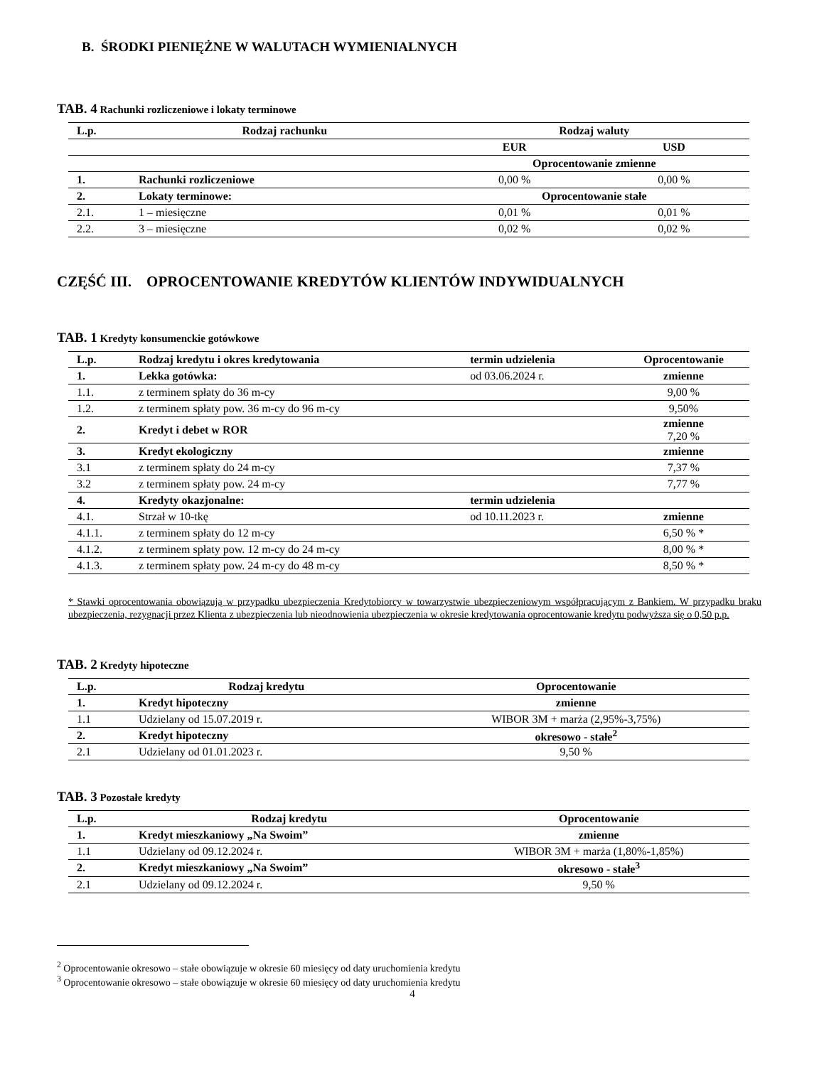B. ŚRODKI PIENIĘŻNE W WALUTACH WYMIENIALNYCH
TAB. 4 Rachunki rozliczeniowe i lokaty terminowe
| L.p. | Rodzaj rachunku | Rodzaj waluty | |
| --- | --- | --- | --- |
| | | EUR | USD |
| | | Oprocentowanie zmienne | |
| 1. | Rachunki rozliczeniowe | 0,00 % | 0,00 % |
| 2. | Lokaty terminowe: | Oprocentowanie stałe | |
| 2.1. | 1 – miesięczne | 0,01 % | 0,01 % |
| 2.2. | 3 – miesięczne | 0,02 % | 0,02 % |
CZĘŚĆ III. OPROCENTOWANIE KREDYTÓW KLIENTÓW INDYWIDUALNYCH
TAB. 1 Kredyty konsumenckie gotówkowe
| L.p. | Rodzaj kredytu i okres kredytowania | termin udzielenia | Oprocentowanie |
| --- | --- | --- | --- |
| 1. | Lekka gotówka: | od 03.06.2024 r. | zmienne |
| 1.1. | z terminem spłaty do 36 m-cy | | 9,00 % |
| 1.2. | z terminem spłaty pow. 36 m-cy do 96 m-cy | | 9,50% |
| 2. | Kredyt i debet w ROR | | zmienne 7,20 % |
| 3. | Kredyt ekologiczny | | zmienne |
| 3.1 | z terminem spłaty do 24 m-cy | | 7,37 % |
| 3.2 | z terminem spłaty pow. 24 m-cy | | 7,77 % |
| 4. | Kredyty okazjonalne: | termin udzielenia | |
| 4.1. | Strzał w 10-tkę | od 10.11.2023 r. | zmienne |
| 4.1.1. | z terminem spłaty do 12 m-cy | | 6,50 % * |
| 4.1.2. | z terminem spłaty pow. 12 m-cy do 24 m-cy | | 8,00 % * |
| 4.1.3. | z terminem spłaty pow. 24 m-cy do 48 m-cy | | 8,50 % * |
* Stawki oprocentowania obowiązują w przypadku ubezpieczenia Kredytobiorcy w towarzystwie ubezpieczeniowym współpracującym z Bankiem. W przypadku braku ubezpieczenia, rezygnacji przez Klienta z ubezpieczenia lub nieodnowienia ubezpieczenia w okresie kredytowania oprocentowanie kredytu podwyższa się o 0,50 p.p.
TAB. 2 Kredyty hipoteczne
| L.p. | Rodzaj kredytu | Oprocentowanie |
| --- | --- | --- |
| 1. | Kredyt hipoteczny | zmienne |
| 1.1 | Udzielany od 15.07.2019 r. | WIBOR 3M + marża (2,95%-3,75%) |
| 2. | Kredyt hipoteczny | okresowo - stałe<sup>2</sup> |
| 2.1 | Udzielany od 01.01.2023 r. | 9,50 % |
TAB. 3 Pozostałe kredyty
| L.p. | Rodzaj kredytu | Oprocentowanie |
| --- | --- | --- |
| 1. | Kredyt mieszkaniowy „Na Swoim” | zmienne |
| 1.1 | Udzielany od 09.12.2024 r. | WIBOR 3M + marża (1,80%-1,85%) |
| 2. | Kredyt mieszkaniowy „Na Swoim” | okresowo - stałe<sup>3</sup> |
| 2.1 | Udzielany od 09.12.2024 r. | 9,50 % |
<sup>2</sup> Oprocentowanie okresowo – stałe obowiązuje w okresie 60 miesięcy od daty uruchomienia kredytu
<sup>3</sup> Oprocentowanie okresowo – stałe obowiązuje w okresie 60 miesięcy od daty uruchomienia kredytu
4